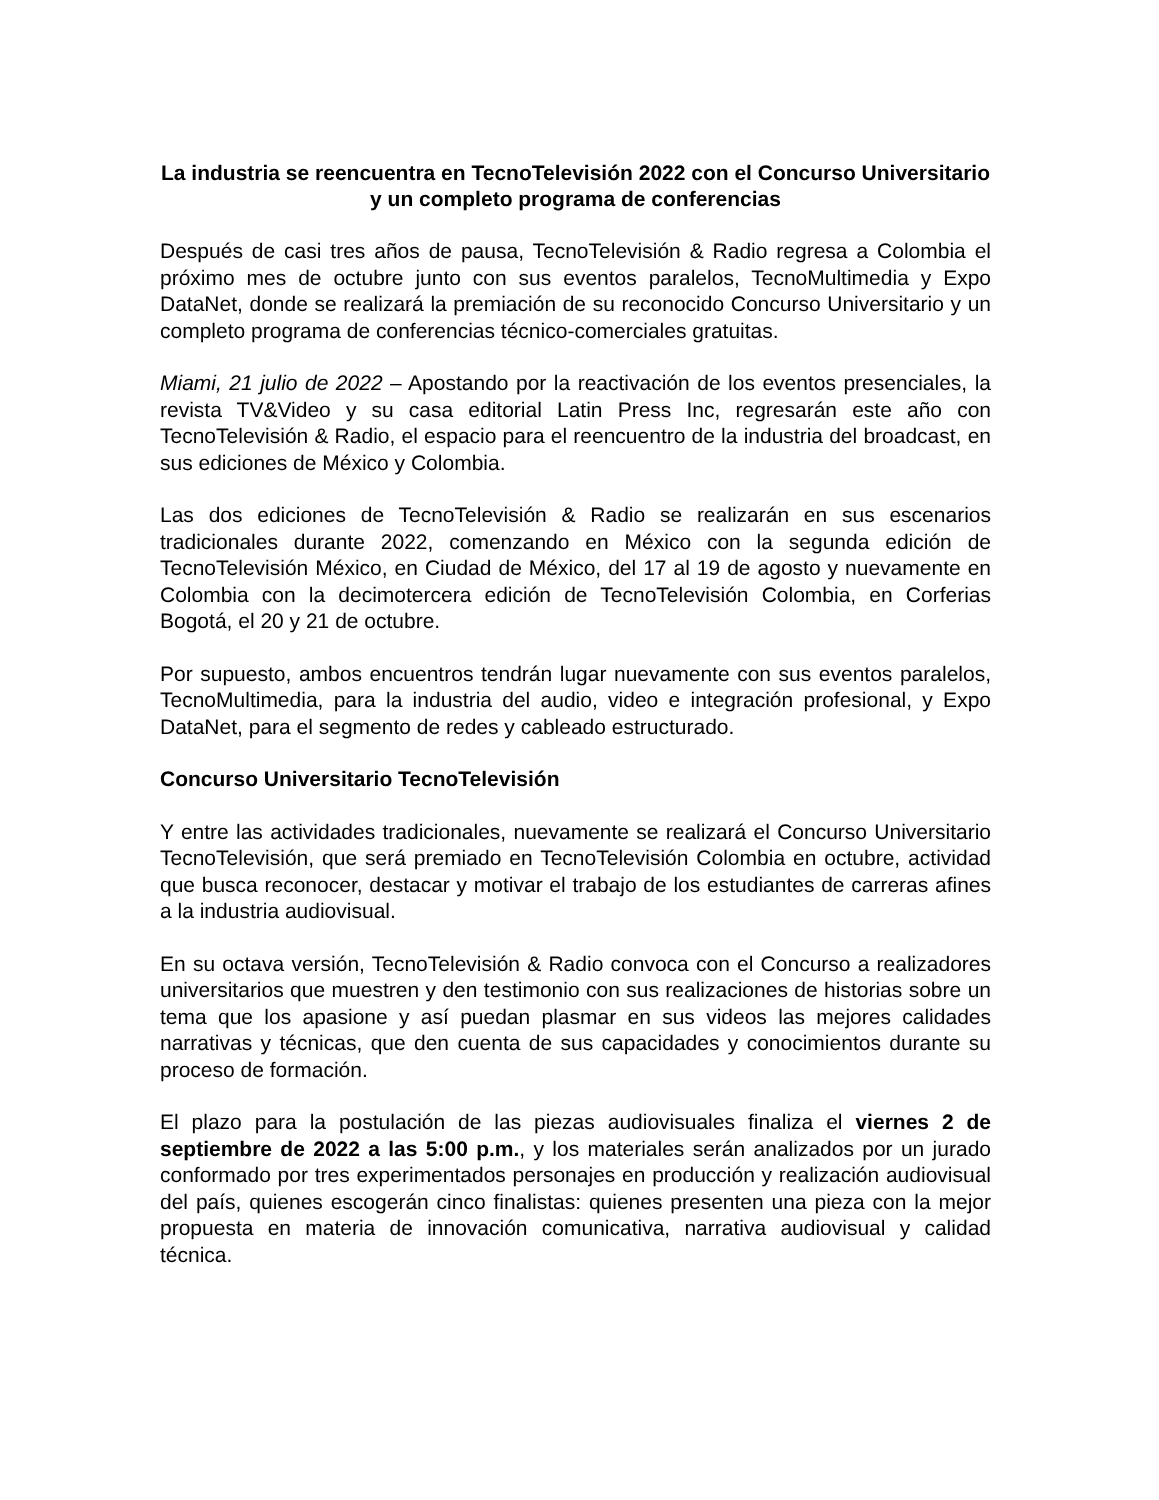La industria se reencuentra en TecnoTelevisión 2022 con el Concurso Universitario y un completo programa de conferencias
Después de casi tres años de pausa, TecnoTelevisión & Radio regresa a Colombia el próximo mes de octubre junto con sus eventos paralelos, TecnoMultimedia y Expo DataNet, donde se realizará la premiación de su reconocido Concurso Universitario y un completo programa de conferencias técnico-comerciales gratuitas.
Miami, 21 julio de 2022 – Apostando por la reactivación de los eventos presenciales, la revista TV&Video y su casa editorial Latin Press Inc, regresarán este año con TecnoTelevisión & Radio, el espacio para el reencuentro de la industria del broadcast, en sus ediciones de México y Colombia.
Las dos ediciones de TecnoTelevisión & Radio se realizarán en sus escenarios tradicionales durante 2022, comenzando en México con la segunda edición de TecnoTelevisión México, en Ciudad de México, del 17 al 19 de agosto y nuevamente en Colombia con la decimotercera edición de TecnoTelevisión Colombia, en Corferias Bogotá, el 20 y 21 de octubre.
Por supuesto, ambos encuentros tendrán lugar nuevamente con sus eventos paralelos, TecnoMultimedia, para la industria del audio, video e integración profesional, y Expo DataNet, para el segmento de redes y cableado estructurado.
Concurso Universitario TecnoTelevisión
Y entre las actividades tradicionales, nuevamente se realizará el Concurso Universitario TecnoTelevisión, que será premiado en TecnoTelevisión Colombia en octubre, actividad que busca reconocer, destacar y motivar el trabajo de los estudiantes de carreras afines a la industria audiovisual.
En su octava versión, TecnoTelevisión & Radio convoca con el Concurso a realizadores universitarios que muestren y den testimonio con sus realizaciones de historias sobre un tema que los apasione y así puedan plasmar en sus videos las mejores calidades narrativas y técnicas, que den cuenta de sus capacidades y conocimientos durante su proceso de formación.
El plazo para la postulación de las piezas audiovisuales finaliza el viernes 2 de septiembre de 2022 a las 5:00 p.m., y los materiales serán analizados por un jurado conformado por tres experimentados personajes en producción y realización audiovisual del país, quienes escogerán cinco finalistas: quienes presenten una pieza con la mejor propuesta en materia de innovación comunicativa, narrativa audiovisual y calidad técnica.